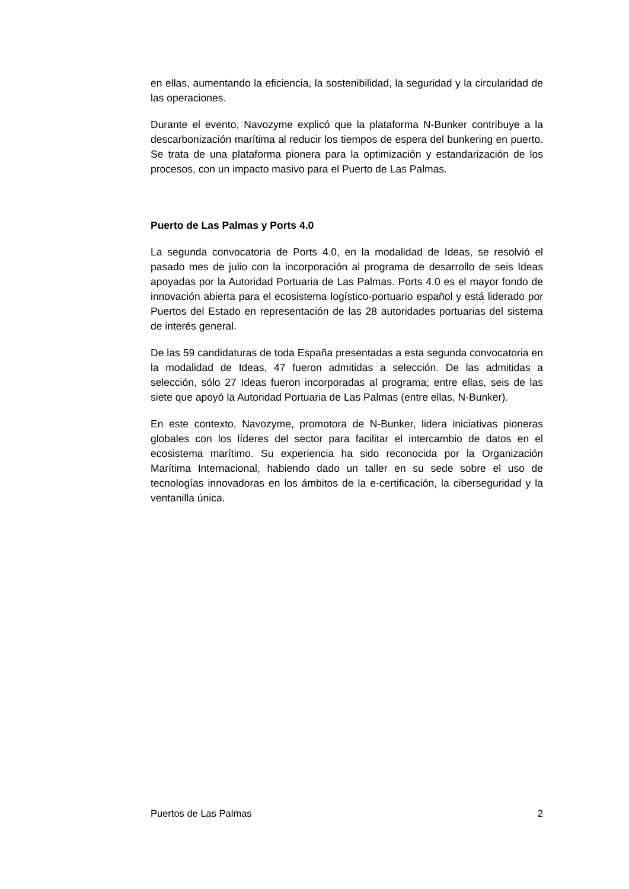en ellas, aumentando la eficiencia, la sostenibilidad, la seguridad y la circularidad de las operaciones.
Durante el evento, Navozyme explicó que la plataforma N-Bunker contribuye a la descarbonización marítima al reducir los tiempos de espera del bunkering en puerto. Se trata de una plataforma pionera para la optimización y estandarización de los procesos, con un impacto masivo para el Puerto de Las Palmas.
Puerto de Las Palmas y Ports 4.0
La segunda convocatoria de Ports 4.0, en la modalidad de Ideas, se resolvió el pasado mes de julio con la incorporación al programa de desarrollo de seis Ideas apoyadas por la Autoridad Portuaria de Las Palmas. Ports 4.0 es el mayor fondo de innovación abierta para el ecosistema logístico-portuario español y está liderado por Puertos del Estado en representación de las 28 autoridades portuarias del sistema de interés general.
De las 59 candidaturas de toda España presentadas a esta segunda convocatoria en la modalidad de Ideas, 47 fueron admitidas a selección. De las admitidas a selección, sólo 27 Ideas fueron incorporadas al programa; entre ellas, seis de las siete que apoyó la Autoridad Portuaria de Las Palmas (entre ellas, N-Bunker).
En este contexto, Navozyme, promotora de N-Bunker, lidera iniciativas pioneras globales con los líderes del sector para facilitar el intercambio de datos en el ecosistema marítimo. Su experiencia ha sido reconocida por la Organización Marítima Internacional, habiendo dado un taller en su sede sobre el uso de tecnologías innovadoras en los ámbitos de la e-certificación, la ciberseguridad y la ventanilla única.
Puertos de Las Palmas 2